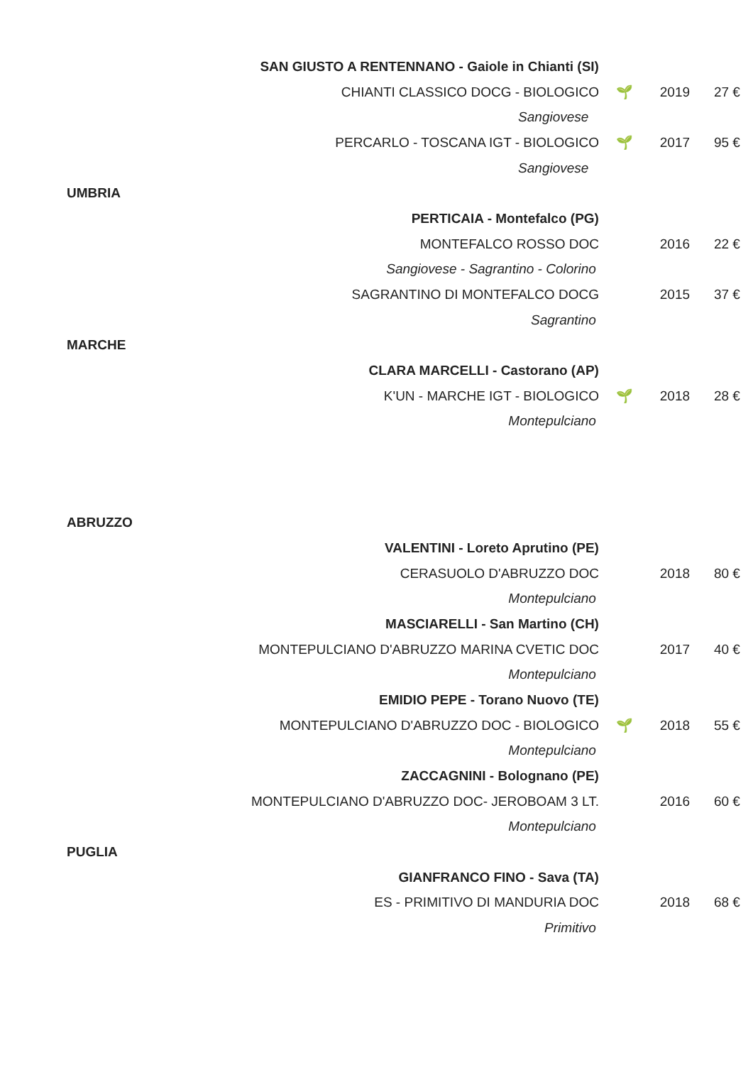| | SAN GIUSTO A RENTENNANO - Gaiole in Chianti (SI) | | | |
| | CHIANTI CLASSICO DOCG - BIOLOGICO | 🌱 | 2019 | 27 € |
| | Sangiovese | | | |
| | PERCARLO - TOSCANA IGT - BIOLOGICO | 🌱 | 2017 | 95 € |
| | Sangiovese | | | |
| UMBRIA | | | | |
| | PERTICAIA - Montefalco (PG) | | | |
| | MONTEFALCO ROSSO DOC | | 2016 | 22 € |
| | Sangiovese - Sagrantino - Colorino | | | |
| | SAGRANTINO DI MONTEFALCO DOCG | | 2015 | 37 € |
| | Sagrantino | | | |
| MARCHE | | | | |
| | CLARA MARCELLI - Castorano (AP) | | | |
| | K'UN - MARCHE IGT - BIOLOGICO | 🌱 | 2018 | 28 € |
| | Montepulciano | | | |
| ABRUZZO | | | | |
| | VALENTINI - Loreto Aprutino (PE) | | | |
| | CERASUOLO D'ABRUZZO DOC | | 2018 | 80 € |
| | Montepulciano | | | |
| | MASCIARELLI - San Martino (CH) | | | |
| | MONTEPULCIANO D'ABRUZZO MARINA CVETIC DOC | | 2017 | 40 € |
| | Montepulciano | | | |
| | EMIDIO PEPE - Torano Nuovo (TE) | | | |
| | MONTEPULCIANO D'ABRUZZO DOC - BIOLOGICO | 🌱 | 2018 | 55 € |
| | Montepulciano | | | |
| | ZACCAGNINI - Bolognano (PE) | | | |
| | MONTEPULCIANO D'ABRUZZO DOC- JEROBOAM 3 LT. | | 2016 | 60 € |
| | Montepulciano | | | |
| PUGLIA | | | | |
| | GIANFRANCO FINO - Sava (TA) | | | |
| | ES - PRIMITIVO DI MANDURIA DOC | | 2018 | 68 € |
| | Primitivo | | | |